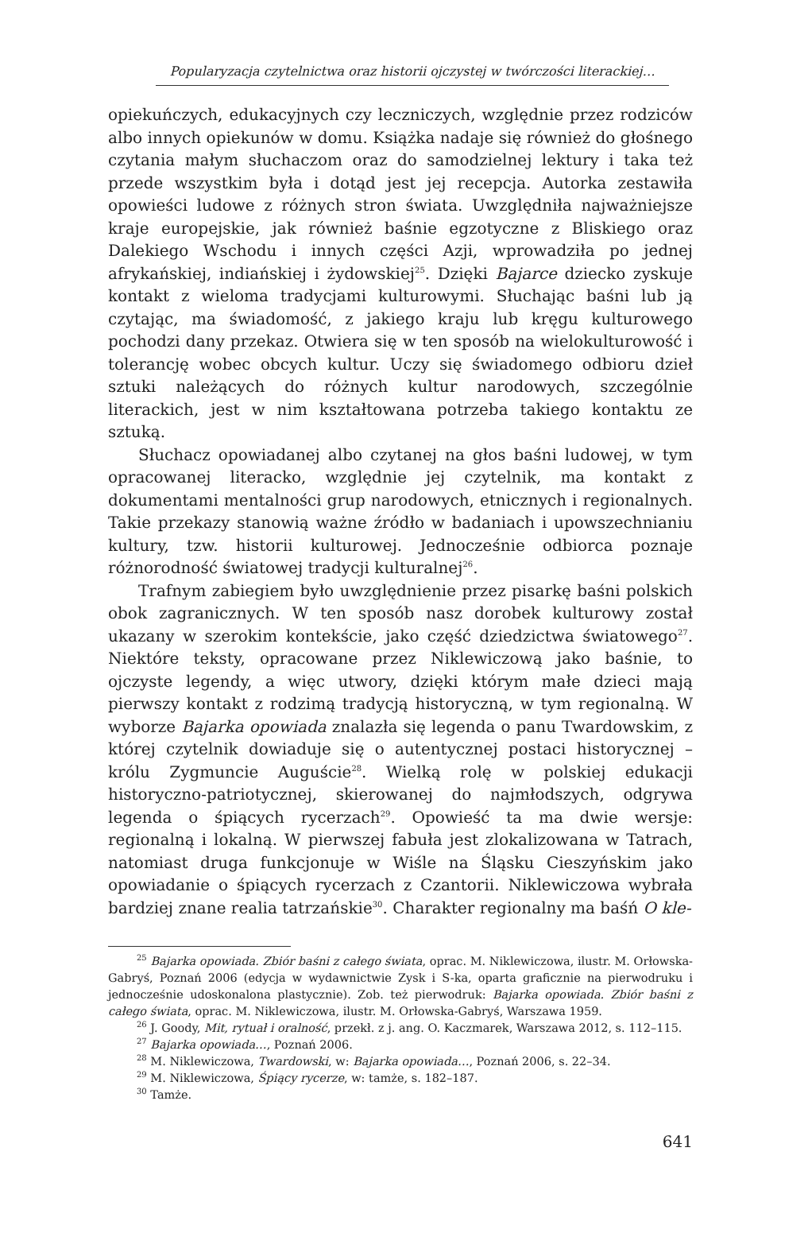Popularyzacja czytelnictwa oraz historii ojczystej w twórczości literackiej…
opiekuńczych, edukacyjnych czy leczniczych, względnie przez rodziców albo innych opiekunów w domu. Książka nadaje się również do głośnego czytania małym słuchaczom oraz do samodzielnej lektury i taka też przede wszystkim była i dotąd jest jej recepcja. Autorka zestawiła opowieści ludowe z różnych stron świata. Uwzględniła najważniejsze kraje europejskie, jak również baśnie egzotyczne z Bliskiego oraz Dalekiego Wschodu i innych części Azji, wprowadziła po jednej afrykańskiej, indiańskiej i żydowskiej<sup>25</sup>. Dzięki Bajarce dziecko zyskuje kontakt z wieloma tradycjami kulturowymi. Słuchając baśni lub ją czytając, ma świadomość, z jakiego kraju lub kręgu kulturowego pochodzi dany przekaz. Otwiera się w ten sposób na wielokulturowość i tolerancję wobec obcych kultur. Uczy się świadomego odbioru dzieł sztuki należących do różnych kultur narodowych, szczególnie literackich, jest w nim kształtowana potrzeba takiego kontaktu ze sztuką.
Słuchacz opowiadanej albo czytanej na głos baśni ludowej, w tym opracowanej literacko, względnie jej czytelnik, ma kontakt z dokumentami mentalności grup narodowych, etnicznych i regionalnych. Takie przekazy stanowią ważne źródło w badaniach i upowszechnianiu kultury, tzw. historii kulturowej. Jednocześnie odbiorca poznaje różnorodność światowej tradycji kulturalnej<sup>26</sup>.
Trafnym zabiegiem było uwzględnienie przez pisarkę baśni polskich obok zagranicznych. W ten sposób nasz dorobek kulturowy został ukazany w szerokim kontekście, jako część dziedzictwa światowego<sup>27</sup>. Niektóre teksty, opracowane przez Niklewiczową jako baśnie, to ojczyste legendy, a więc utwory, dzięki którym małe dzieci mają pierwszy kontakt z rodzimą tradycją historyczną, w tym regionalną. W wyborze Bajarka opowiada znalazła się legenda o panu Twardowskim, z której czytelnik dowiaduje się o autentycznej postaci historycznej – królu Zygmuncie Auguście<sup>28</sup>. Wielką rolę w polskiej edukacji historyczno-patriotycznej, skierowanej do najmłodszych, odgrywa legenda o śpiących rycerzach<sup>29</sup>. Opowieść ta ma dwie wersje: regionalną i lokalną. W pierwszej fabuła jest zlokalizowana w Tatrach, natomiast druga funkcjonuje w Wiśle na Śląsku Cieszyńskim jako opowiadanie o śpiących rycerzach z Czantorii. Niklewiczowa wybrała bardziej znane realia tatrzańskie<sup>30</sup>. Charakter regionalny ma baśń O kle-
<sup>25</sup> Bajarka opowiada. Zbiór baśni z całego świata, oprac. M. Niklewiczowa, ilustr. M. Orłowska-Gabryś, Poznań 2006 (edycja w wydawnictwie Zysk i S-ka, oparta graficznie na pierwodruku i jednocześnie udoskonalona plastycznie). Zob. też pierwodruk: Bajarka opowiada. Zbiór baśni z całego świata, oprac. M. Niklewiczowa, ilustr. M. Orłowska-Gabryś, Warszawa 1959.
<sup>26</sup> J. Goody, Mit, rytuał i oralność, przekł. z j. ang. O. Kaczmarek, Warszawa 2012, s. 112–115.
<sup>27</sup> Bajarka opowiada…, Poznań 2006.
<sup>28</sup> M. Niklewiczowa, Twardowski, w: Bajarka opowiada…, Poznań 2006, s. 22–34.
<sup>29</sup> M. Niklewiczowa, Śpiący rycerze, w: tamże, s. 182–187.
<sup>30</sup> Tamże.
641